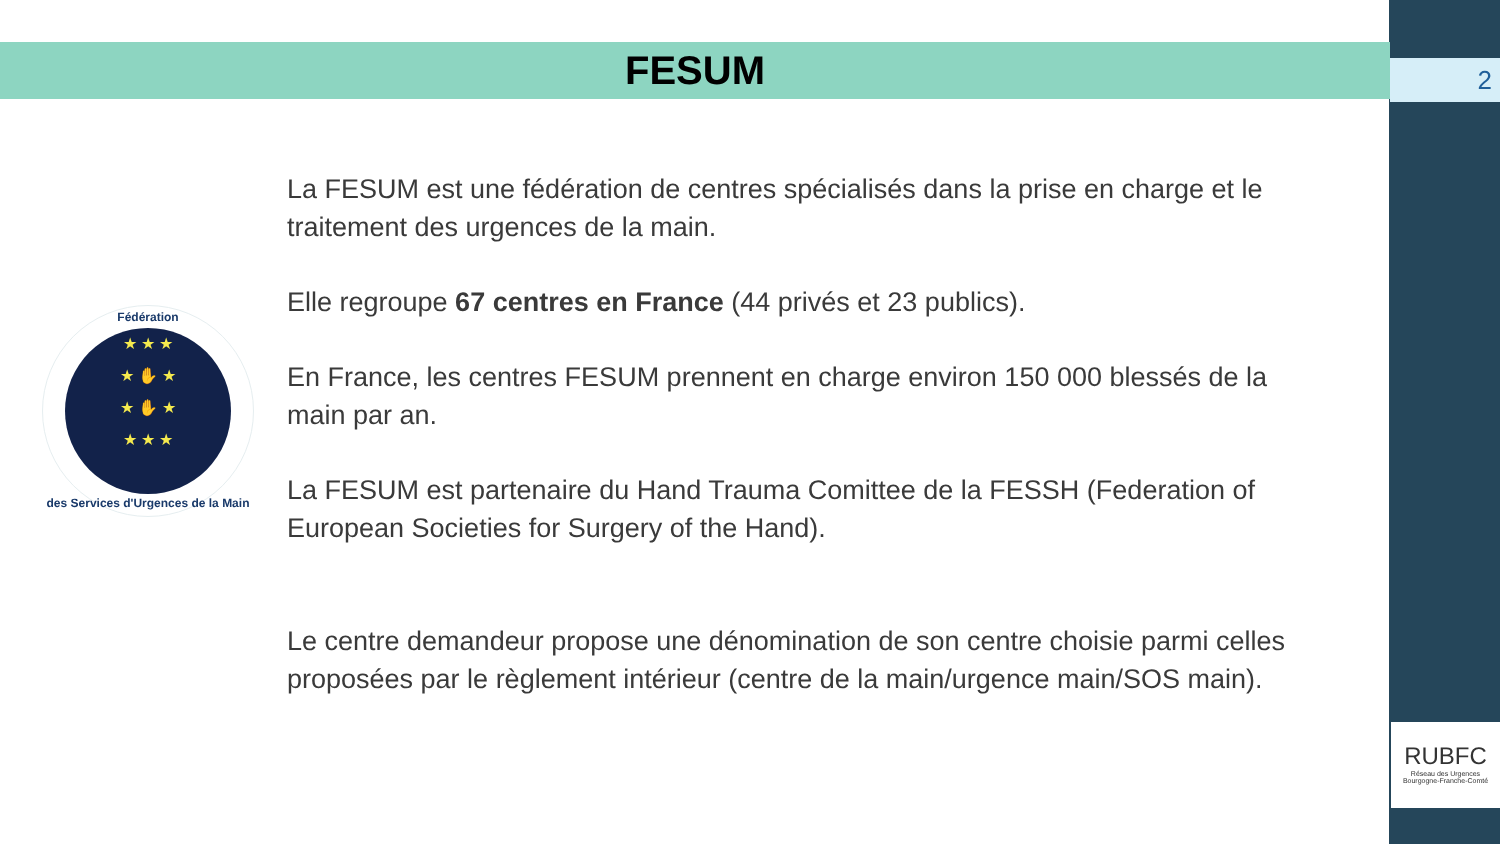FESUM 2
Fédération
★ ★ ★
★ ✋ ★
★ ✋ ★
★ ★ ★
des Services d'Urgences de la Main
La FESUM est une fédération de centres spécialisés dans la prise en charge et le traitement des urgences de la main.
Elle regroupe 67 centres en France (44 privés et 23 publics).
En France, les centres FESUM prennent en charge environ 150 000 blessés de la main par an.
La FESUM est partenaire du Hand Trauma Comittee de la FESSH (Federation of European Societies for Surgery of the Hand).
Le centre demandeur propose une dénomination de son centre choisie parmi celles proposées par le règlement intérieur (centre de la main/urgence main/SOS main).
RUBFC
Réseau des Urgences
Bourgogne-Franche-Comté